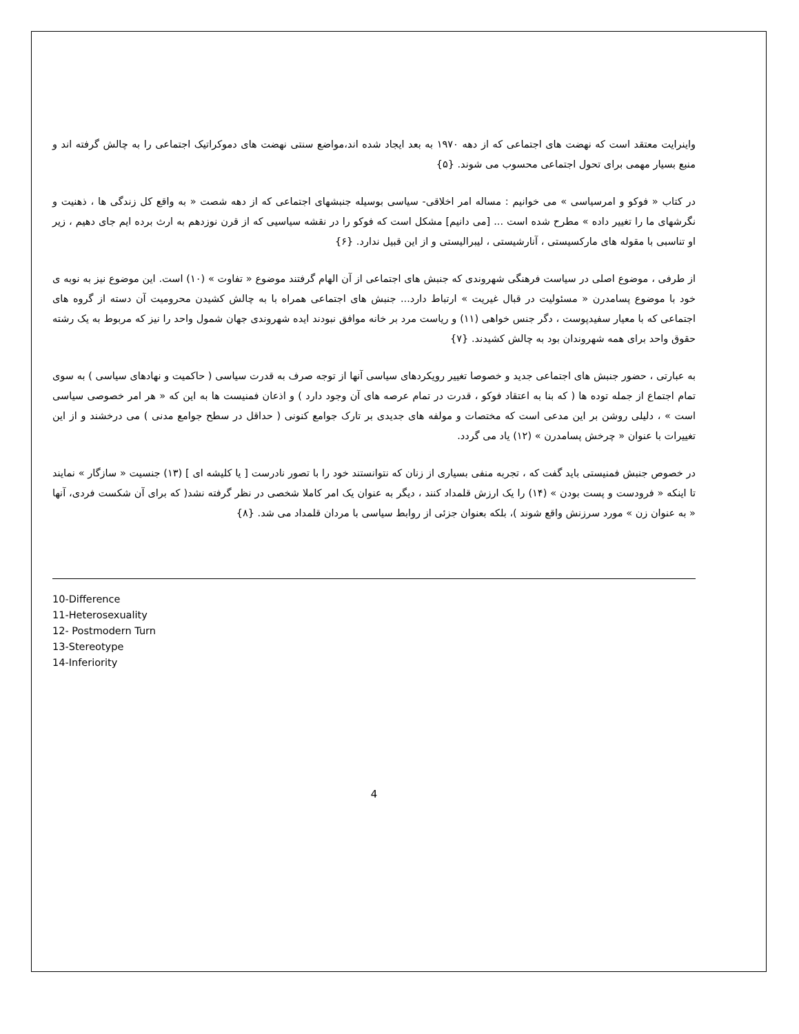واینرایت معتقد است که نهضت های اجتماعی که از دهه ۱۹۷۰ به بعد ایجاد شده اند،مواضع سنتی نهضت های دموکراتیک اجتماعی را به چالش گرفته اند و منبع بسیار مهمی برای تحول اجتماعی محسوب می شوند. {۵}
در کتاب « فوکو و امرسیاسی » می خوانیم : مساله امر اخلاقی- سیاسی بوسیله جنبشهای اجتماعی که از دهه شصت « به واقع کل زندگی ها ، ذهنیت و نگرشهای ما را تغییر داده » مطرح شده است ... [می دانیم] مشکل است که فوکو را در نقشه سیاسیی که از قرن نوزدهم به ارث برده ایم جای دهیم ، زیر او تناسبی با مقوله های مارکسیستی ، آنارشیستی ، لیبرالیستی و از این قبیل ندارد. {۶}
از طرفی ، موضوع اصلی در سیاست فرهنگی شهروندی که جنبش های اجتماعی از آن الهام گرفتند موضوع « تفاوت » (۱۰) است. این موضوع نیز به نوبه ی خود با موضوع پسامدرن « مسئولیت در قبال غیریت » ارتباط دارد... جنبش های اجتماعی همراه با به چالش کشیدن محرومیت آن دسته از گروه های اجتماعی که با معیار سفیدپوست ، دگر جنس خواهی (۱۱) و ریاست مرد بر خانه موافق نبودند ایده شهروندی جهان شمول واحد را نیز که مربوط به یک رشته حقوق واحد برای همه شهروندان بود به چالش کشیدند. {۷}
به عبارتی ، حضور جنبش های اجتماعی جدید و خصوصا تغییر رویکردهای سیاسی آنها از توجه صرف به قدرت سیاسی ( حاکمیت و نهادهای سیاسی ) به سوی تمام اجتماع از جمله توده ها ( که بنا به اعتقاد فوکو ، قدرت در تمام عرصه های آن وجود دارد ) و اذعان فمنیست ها به این که « هر امر خصوصی سیاسی است » ، دلیلی روشن بر این مدعی است که مختصات و مولفه های جدیدی بر تارک جوامع کنونی ( حداقل در سطح جوامع مدنی ) می درخشند و از این تغییرات با عنوان « چرخش پسامدرن » (۱۲) یاد می گردد.
در خصوص جنبش فمنیستی باید گفت که ، تجربه منفی بسیاری از زنان که نتوانستند خود را با تصور نادرست [ یا کلیشه ای ] (۱۳) جنسیت « سازگار » نمایند تا اینکه « فرودست و پست بودن » (۱۴) را یک ارزش قلمداد کنند ، دیگر به عنوان یک امر کاملا شخصی در نظر گرفته نشد( که برای آن شکست فردی، آنها « به عنوان زن » مورد سرزنش واقع شوند )، بلکه بعنوان جزئی از روابط سیاسی با مردان قلمداد می شد. {۸}
10-Difference
11-Heterosexuality
12- Postmodern Turn
13-Stereotype
14-Inferiority
4